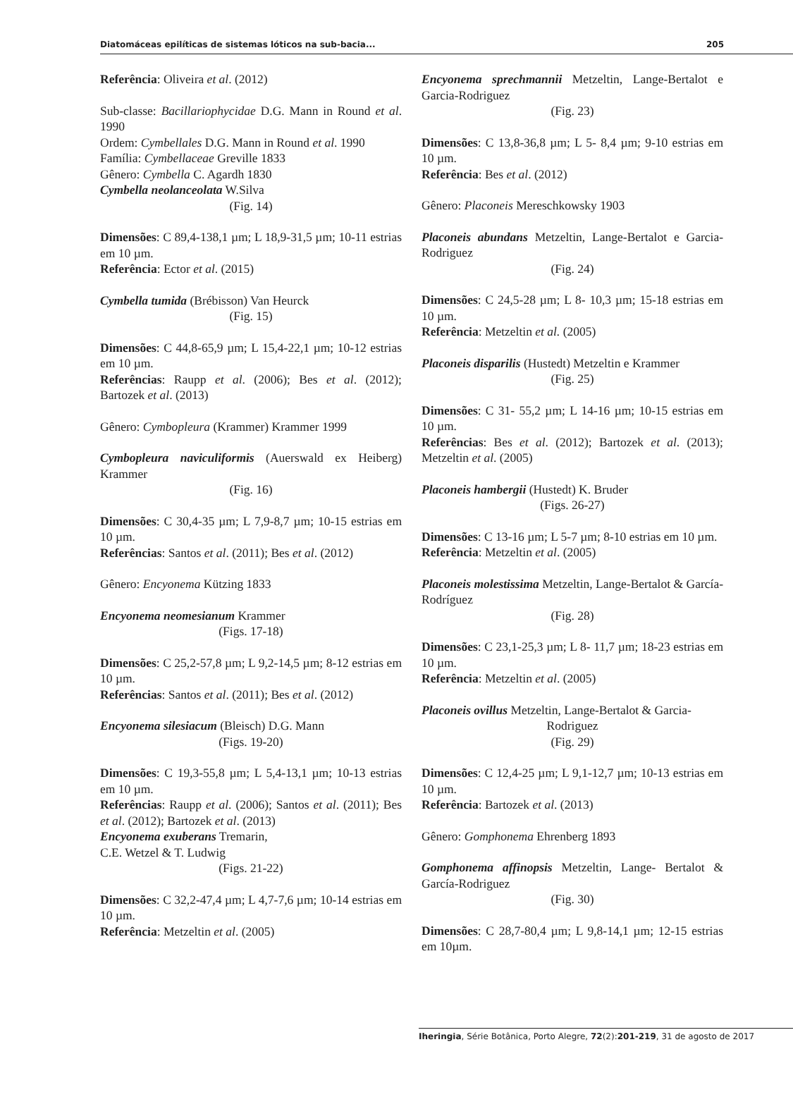Diatomáceas epilíticas de sistemas lóticos na sub-bacia... 205
Referência: Oliveira et al. (2012)
Sub-classe: Bacillariophycidae D.G. Mann in Round et al. 1990
Ordem: Cymbellales D.G. Mann in Round et al. 1990
Família: Cymbellaceae Greville 1833
Gênero: Cymbella C. Agardh 1830
Cymbella neolanceolata W.Silva
(Fig. 14)
Dimensões: C 89,4-138,1 µm; L 18,9-31,5 µm; 10-11 estrias em 10 µm.
Referência: Ector et al. (2015)
Cymbella tumida (Brébisson) Van Heurck
(Fig. 15)
Dimensões: C 44,8-65,9 µm; L 15,4-22,1 µm; 10-12 estrias em 10 µm.
Referências: Raupp et al. (2006); Bes et al. (2012); Bartozek et al. (2013)
Gênero: Cymbopleura (Krammer) Krammer 1999
Cymbopleura naviculiformis (Auerswald ex Heiberg) Krammer
(Fig. 16)
Dimensões: C 30,4-35 µm; L 7,9-8,7 µm; 10-15 estrias em 10 µm.
Referências: Santos et al. (2011); Bes et al. (2012)
Gênero: Encyonema Kützing 1833
Encyonema neomesianum Krammer
(Figs. 17-18)
Dimensões: C 25,2-57,8 µm; L 9,2-14,5 µm; 8-12 estrias em 10 µm.
Referências: Santos et al. (2011); Bes et al. (2012)
Encyonema silesiacum (Bleisch) D.G. Mann
(Figs. 19-20)
Dimensões: C 19,3-55,8 µm; L 5,4-13,1 µm; 10-13 estrias em 10 µm.
Referências: Raupp et al. (2006); Santos et al. (2011); Bes et al. (2012); Bartozek et al. (2013)
Encyonema exuberans Tremarin,
C.E. Wetzel & T. Ludwig
(Figs. 21-22)
Dimensões: C 32,2-47,4 µm; L 4,7-7,6 µm; 10-14 estrias em 10 µm.
Referência: Metzeltin et al. (2005)
Encyonema sprechmannii Metzeltin, Lange-Bertalot e Garcia-Rodriguez
(Fig. 23)
Dimensões: C 13,8-36,8 µm; L 5- 8,4 µm; 9-10 estrias em 10 µm.
Referência: Bes et al. (2012)
Gênero: Placoneis Mereschkowsky 1903
Placoneis abundans Metzeltin, Lange-Bertalot e Garcia-Rodriguez
(Fig. 24)
Dimensões: C 24,5-28 µm; L 8- 10,3 µm; 15-18 estrias em 10 µm.
Referência: Metzeltin et al. (2005)
Placoneis disparilis (Hustedt) Metzeltin e Krammer
(Fig. 25)
Dimensões: C 31- 55,2 µm; L 14-16 µm; 10-15 estrias em 10 µm.
Referências: Bes et al. (2012); Bartozek et al. (2013); Metzeltin et al. (2005)
Placoneis hambergii (Hustedt) K. Bruder
(Figs. 26-27)
Dimensões: C 13-16 µm; L 5-7 µm; 8-10 estrias em 10 µm.
Referência: Metzeltin et al. (2005)
Placoneis molestissima Metzeltin, Lange-Bertalot & García-Rodríguez
(Fig. 28)
Dimensões: C 23,1-25,3 µm; L 8- 11,7 µm; 18-23 estrias em 10 µm.
Referência: Metzeltin et al. (2005)
Placoneis ovillus Metzeltin, Lange-Bertalot & Garcia-
Rodriguez
(Fig. 29)
Dimensões: C 12,4-25 µm; L 9,1-12,7 µm; 10-13 estrias em 10 µm.
Referência: Bartozek et al. (2013)
Gênero: Gomphonema Ehrenberg 1893
Gomphonema affinopsis Metzeltin, Lange- Bertalot & García-Rodriguez
(Fig. 30)
Dimensões: C 28,7-80,4 µm; L 9,8-14,1 µm; 12-15 estrias em 10µm.
Iheringia, Série Botânica, Porto Alegre, 72(2):201-219, 31 de agosto de 2017